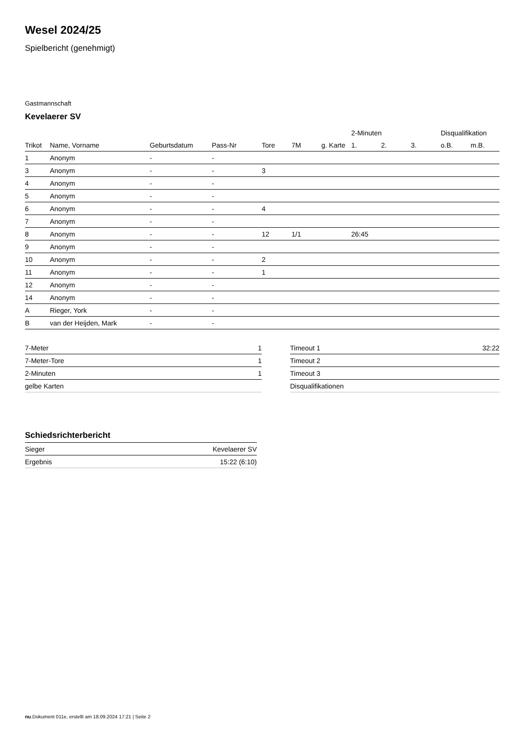Wesel 2024/25
Spielbericht (genehmigt)
Gastmannschaft
Kevelaerer SV
| | | | | | | | 2-Minuten | | | Disqualifikation | |
| --- | --- | --- | --- | --- | --- | --- | --- | --- | --- | --- | --- |
| Trikot | Name, Vorname | Geburtsdatum | Pass-Nr | Tore | 7M | g. Karte | 1. | 2. | 3. | o.B. | m.B. |
| 1 | Anonym | - | - | | | | | | | | |
| 3 | Anonym | - | - | 3 | | | | | | | |
| 4 | Anonym | - | - | | | | | | | | |
| 5 | Anonym | - | - | | | | | | | | |
| 6 | Anonym | - | - | 4 | | | | | | | |
| 7 | Anonym | - | - | | | | | | | | |
| 8 | Anonym | - | - | 12 | 1/1 | | 26:45 | | | | |
| 9 | Anonym | - | - | | | | | | | | |
| 10 | Anonym | - | - | 2 | | | | | | | |
| 11 | Anonym | - | - | 1 | | | | | | | |
| 12 | Anonym | - | - | | | | | | | | |
| 14 | Anonym | - | - | | | | | | | | |
| A | Rieger, York | - | - | | | | | | | | |
| B | van der Heijden, Mark | - | - | | | | | | | | |
| 7-Meter | 1 |
| 7-Meter-Tore | 1 |
| 2-Minuten | 1 |
| gelbe Karten | |
| Timeout 1 | 32:22 |
| Timeout 2 | |
| Timeout 3 | |
| Disqualifikationen | |
Schiedsrichterbericht
| Sieger | Kevelaerer SV |
| Ergebnis | 15:22 (6:10) |
nu.Dokument 011e, erstellt am 18.09.2024 17:21 | Seite 2